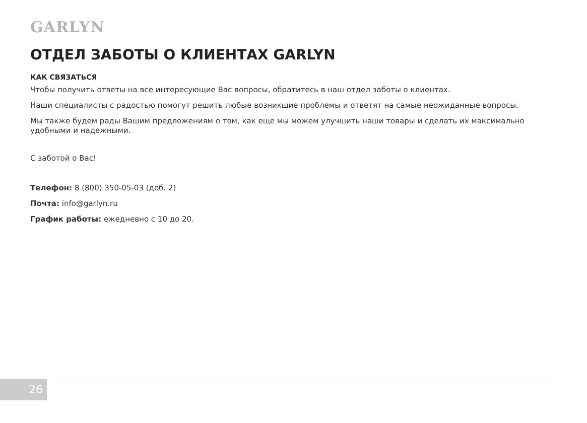GARLYN
ОТДЕЛ ЗАБОТЫ О КЛИЕНТАХ GARLYN
КАК СВЯЗАТЬСЯ
Чтобы получить ответы на все интересующие Вас вопросы, обратитесь в наш отдел заботы о клиентах.
Наши специалисты с радостью помогут решить любые возникшие проблемы и ответят на самые неожиданные вопросы.
Мы также будем рады Вашим предложениям о том, как еще мы можем улучшить наши товары и сделать их максимально удобными и надежными.
С заботой о Вас!
Телефон: 8 (800) 350-05-03 (доб. 2)
Почта: info@garlyn.ru
График работы: ежедневно с 10 до 20.
26